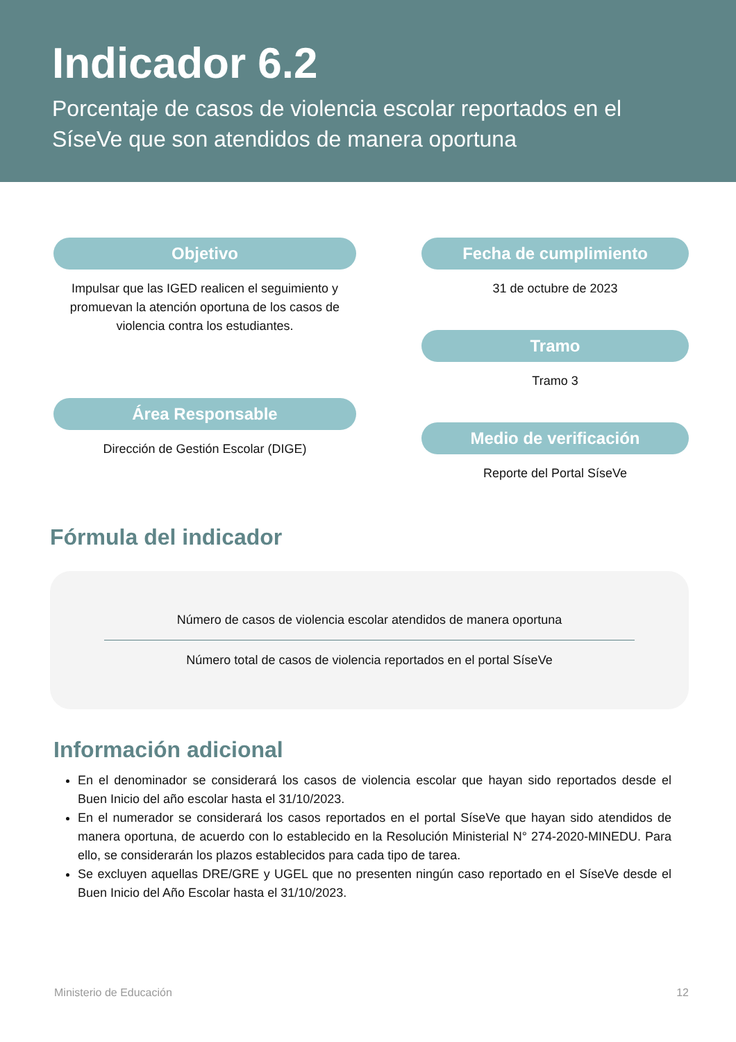Indicador 6.2
Porcentaje de casos de violencia escolar reportados en el SíseVe que son atendidos de manera oportuna
Objetivo
Impulsar que las IGED realicen el seguimiento y promuevan la atención oportuna de los casos de violencia contra los estudiantes.
Área Responsable
Dirección de Gestión Escolar (DIGE)
Fecha de cumplimiento
31 de octubre de 2023
Tramo
Tramo 3
Medio de verificación
Reporte del Portal SíseVe
Fórmula del indicador
Número de casos de violencia escolar atendidos de manera oportuna
Número total de casos de violencia reportados en el portal SíseVe
Información adicional
En el denominador se considerará los casos de violencia escolar que hayan sido reportados desde el Buen Inicio del año escolar hasta el 31/10/2023.
En el numerador se considerará los casos reportados en el portal SíseVe que hayan sido atendidos de manera oportuna, de acuerdo con lo establecido en la Resolución Ministerial N° 274-2020-MINEDU. Para ello, se considerarán los plazos establecidos para cada tipo de tarea.
Se excluyen aquellas DRE/GRE y UGEL que no presenten ningún caso reportado en el SíseVe desde el Buen Inicio del Año Escolar hasta el 31/10/2023.
Ministerio de Educación 12